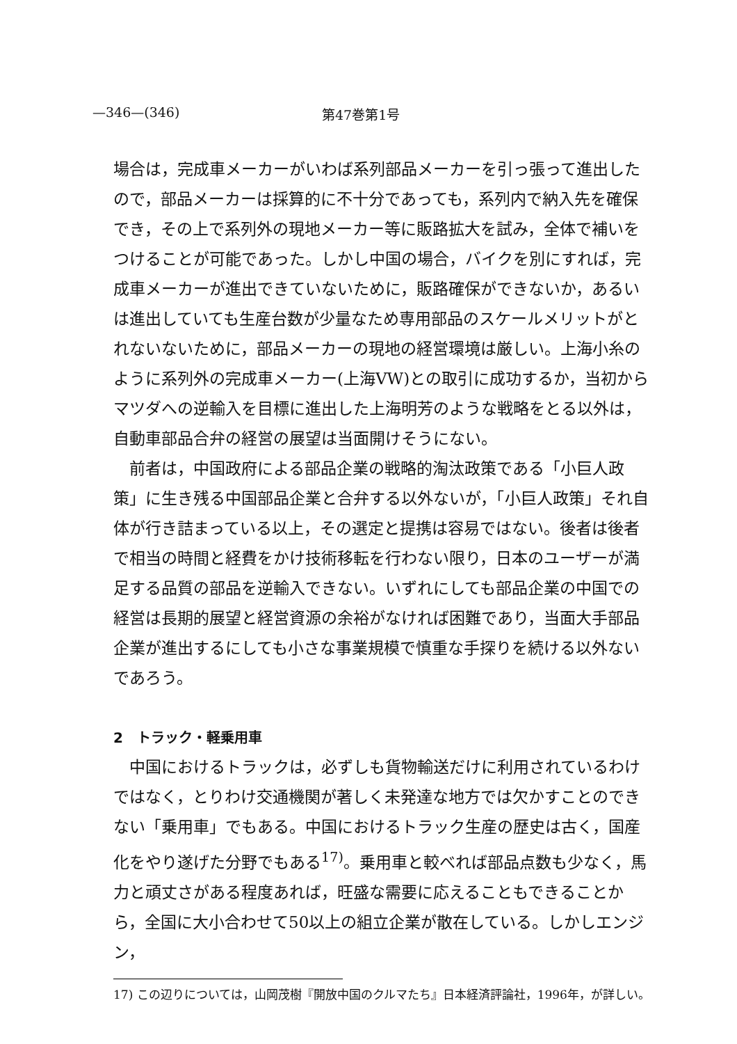—346—(346) 第47巻第1号
場合は，完成車メーカーがいわば系列部品メーカーを引っ張って進出したので，部品メーカーは採算的に不十分であっても，系列内で納入先を確保でき，その上で系列外の現地メーカー等に販路拡大を試み，全体で補いをつけることが可能であった。しかし中国の場合，バイクを別にすれば，完成車メーカーが進出できていないために，販路確保ができないか，あるいは進出していても生産台数が少量なため専用部品のスケールメリットがとれないないために，部品メーカーの現地の経営環境は厳しい。上海小糸のように系列外の完成車メーカー(上海VW)との取引に成功するか，当初からマツダへの逆輸入を目標に進出した上海明芳のような戦略をとる以外は，自動車部品合弁の経営の展望は当面開けそうにない。
前者は，中国政府による部品企業の戦略的淘汰政策である「小巨人政策」に生き残る中国部品企業と合弁する以外ないが，「小巨人政策」それ自体が行き詰まっている以上，その選定と提携は容易ではない。後者は後者で相当の時間と経費をかけ技術移転を行わない限り，日本のユーザーが満足する品質の部品を逆輸入できない。いずれにしても部品企業の中国での経営は長期的展望と経営資源の余裕がなければ困難であり，当面大手部品企業が進出するにしても小さな事業規模で慎重な手探りを続ける以外ないであろう。
2　トラック・軽乗用車
中国におけるトラックは，必ずしも貨物輸送だけに利用されているわけではなく，とりわけ交通機関が著しく未発達な地方では欠かすことのできない「乗用車」でもある。中国におけるトラック生産の歴史は古く，国産化をやり遂げた分野でもある<sup>17)</sup>。乗用車と較べれば部品点数も少なく，馬力と頑丈さがある程度あれば，旺盛な需要に応えることもできることから，全国に大小合わせて50以上の組立企業が散在している。しかしエンジン，
17) この辺りについては，山岡茂樹『開放中国のクルマたち』日本経済評論社，1996年，が詳しい。